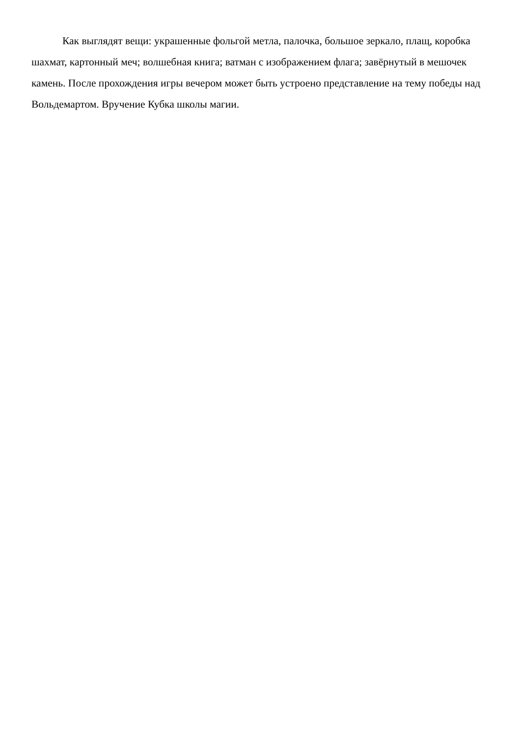Как выглядят вещи: украшенные фольгой метла, палочка, большое зеркало, плащ, коробка шахмат, картонный меч; волшебная книга; ватман с изображением флага; завёрнутый в мешочек камень. После прохождения игры вечером может быть устроено представление на тему победы над Вольдемартом. Вручение Кубка школы магии.